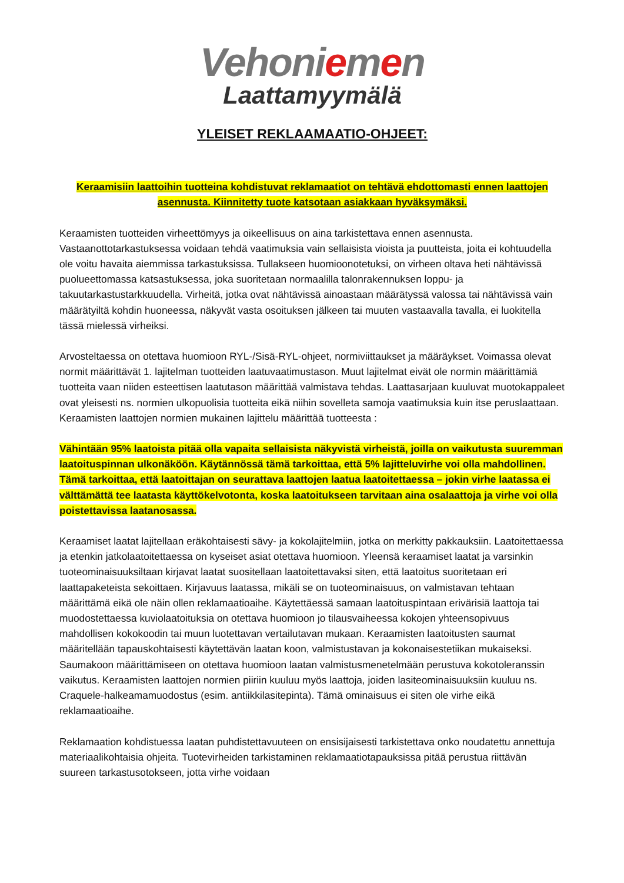Vehoniemen
Laattamyymälä
YLEISET REKLAAMAATIO-OHJEET:
Keraamisiin laattoihin tuotteina kohdistuvat reklamaatiot on tehtävä ehdottomasti ennen laattojen asennusta. Kiinnitetty tuote katsotaan asiakkaan hyväksymäksi.
Keraamisten tuotteiden virheettömyys ja oikeellisuus on aina tarkistettava ennen asennusta. Vastaanottotarkastuksessa voidaan tehdä vaatimuksia vain sellaisista vioista ja puutteista, joita ei kohtuudella ole voitu havaita aiemmissa tarkastuksissa. Tullakseen huomioonotetuksi, on virheen oltava heti nähtävissä puolueettomassa katsastuksessa, joka suoritetaan normaalilla talonrakennuksen loppu- ja takuutarkastustarkkuudella. Virheitä, jotka ovat nähtävissä ainoastaan määrätyssä valossa tai nähtävissä vain määrätyiltä kohdin huoneessa, näkyvät vasta osoituksen jälkeen tai muuten vastaavalla tavalla, ei luokitella tässä mielessä virheiksi.
Arvosteltaessa on otettava huomioon RYL-/Sisä-RYL-ohjeet, normiviittaukset ja määräykset. Voimassa olevat normit määrittävät 1. lajitelman tuotteiden laatuvaatimustason. Muut lajitelmat eivät ole normin määrittämiä tuotteita vaan niiden esteettisen laatutason määrittää valmistava tehdas. Laattasarjaan kuuluvat muotokappaleet ovat yleisesti ns. normien ulkopuolisia tuotteita eikä niihin sovelleta samoja vaatimuksia kuin itse peruslaattaan. Keraamisten laattojen normien mukainen lajittelu määrittää tuotteesta :
Vähintään 95% laatoista pitää olla vapaita sellaisista näkyvistä virheistä, joilla on vaikutusta suuremman laatoituspinnan ulkonäköön. Käytännössä tämä tarkoittaa, että 5% lajitteluvirhe voi olla mahdollinen. Tämä tarkoittaa, että laatoittajan on seurattava laattojen laatua laatoitettaessa – jokin virhe laatassa ei välttämättä tee laatasta käyttökelvotonta, koska laatoitukseen tarvitaan aina osalaattoja ja virhe voi olla poistettavissa laatanosassa.
Keraamiset laatat lajitellaan eräkohtaisesti sävy- ja kokolajitelmiin, jotka on merkitty pakkauksiin. Laatoitettaessa ja etenkin jatkolaatoitettaessa on kyseiset asiat otettava huomioon. Yleensä keraamiset laatat ja varsinkin tuoteominaisuuksiltaan kirjavat laatat suositellaan laatoitettavaksi siten, että laatoitus suoritetaan eri laattapaketeista sekoittaen. Kirjavuus laatassa, mikäli se on tuoteominaisuus, on valmistavan tehtaan määrittämä eikä ole näin ollen reklamaatioaihe. Käytettäessä samaan laatoituspintaan erivärisiä laattoja tai muodostettaessa kuviolaatoituksia on otettava huomioon jo tilausvaiheessa kokojen yhteensopivuus mahdollisen kokokoodin tai muun luotettavan vertailutavan mukaan. Keraamisten laatoitusten saumat määritellään tapauskohtaisesti käytettävän laatan koon, valmistustavan ja kokonaisestetiikan mukaiseksi. Saumakoon määrittämiseen on otettava huomioon laatan valmistusmenetelmään perustuva kokotoleranssin vaikutus. Keraamisten laattojen normien piiriin kuuluu myös laattoja, joiden lasiteominaisuuksiin kuuluu ns. Craquele-halkeamamuodostus (esim. antiikkilasitepinta). Tämä ominaisuus ei siten ole virhe eikä reklamaatioaihe.
Reklamaation kohdistuessa laatan puhdistettavuuteen on ensisijaisesti tarkistettava onko noudatettu annettuja materiaalikohtaisia ohjeita. Tuotevirheiden tarkistaminen reklamaatiotapauksissa pitää perustua riittävän suureen tarkastusotokseen, jotta virhe voidaan